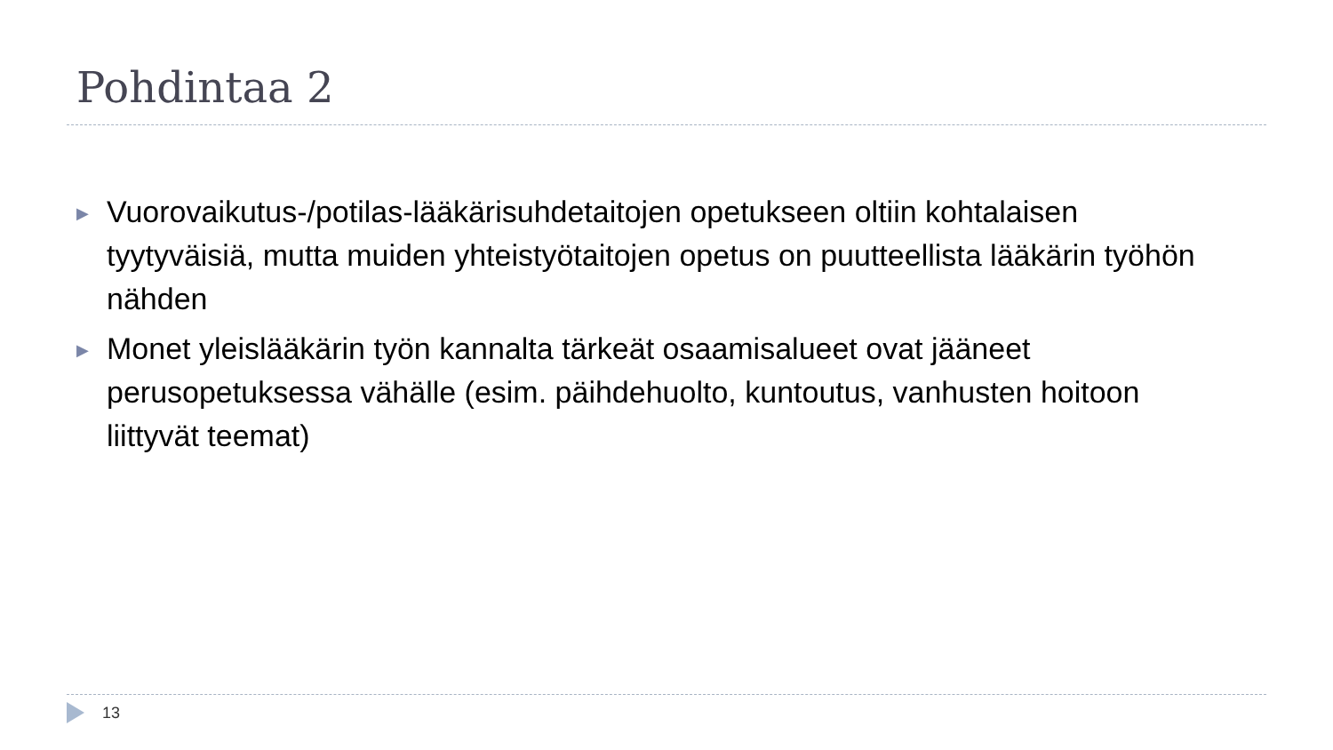Pohdintaa 2
▶ Vuorovaikutus-/potilas-lääkärisuhdetaitojen opetukseen oltiin kohtalaisen tyytyväisiä, mutta muiden yhteistyötaitojen opetus on puutteellista lääkärin työhön nähden
▶ Monet yleislääkärin työn kannalta tärkeät osaamisalueet ovat jääneet perusopetuksessa vähälle (esim. päihdehuolto, kuntoutus, vanhusten hoitoon liittyvät teemat)
13